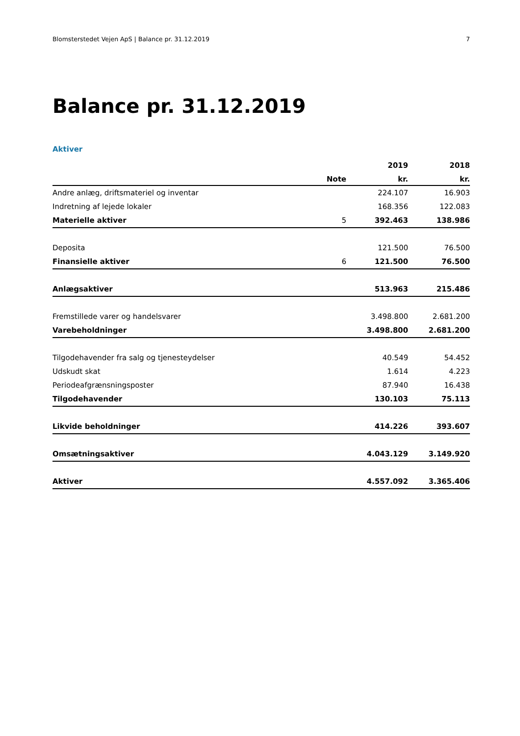Blomsterstedet Vejen ApS | Balance pr. 31.12.2019 7
Balance pr. 31.12.2019
Aktiver
| | | 2019 | 2018 |
| --- | --- | --- | --- |
| | Note | kr. | kr. |
| Andre anlæg, driftsmateriel og inventar | | 224.107 | 16.903 |
| Indretning af lejede lokaler | | 168.356 | 122.083 |
| Materielle aktiver | 5 | 392.463 | 138.986 |
| Deposita | | 121.500 | 76.500 |
| Finansielle aktiver | 6 | 121.500 | 76.500 |
| Anlægsaktiver | | 513.963 | 215.486 |
| Fremstillede varer og handelsvarer | | 3.498.800 | 2.681.200 |
| Varebeholdninger | | 3.498.800 | 2.681.200 |
| Tilgodehavender fra salg og tjenesteydelser | | 40.549 | 54.452 |
| Udskudt skat | | 1.614 | 4.223 |
| Periodeafgrænsningsposter | | 87.940 | 16.438 |
| Tilgodehavender | | 130.103 | 75.113 |
| Likvide beholdninger | | 414.226 | 393.607 |
| Omsætningsaktiver | | 4.043.129 | 3.149.920 |
| Aktiver | | 4.557.092 | 3.365.406 |